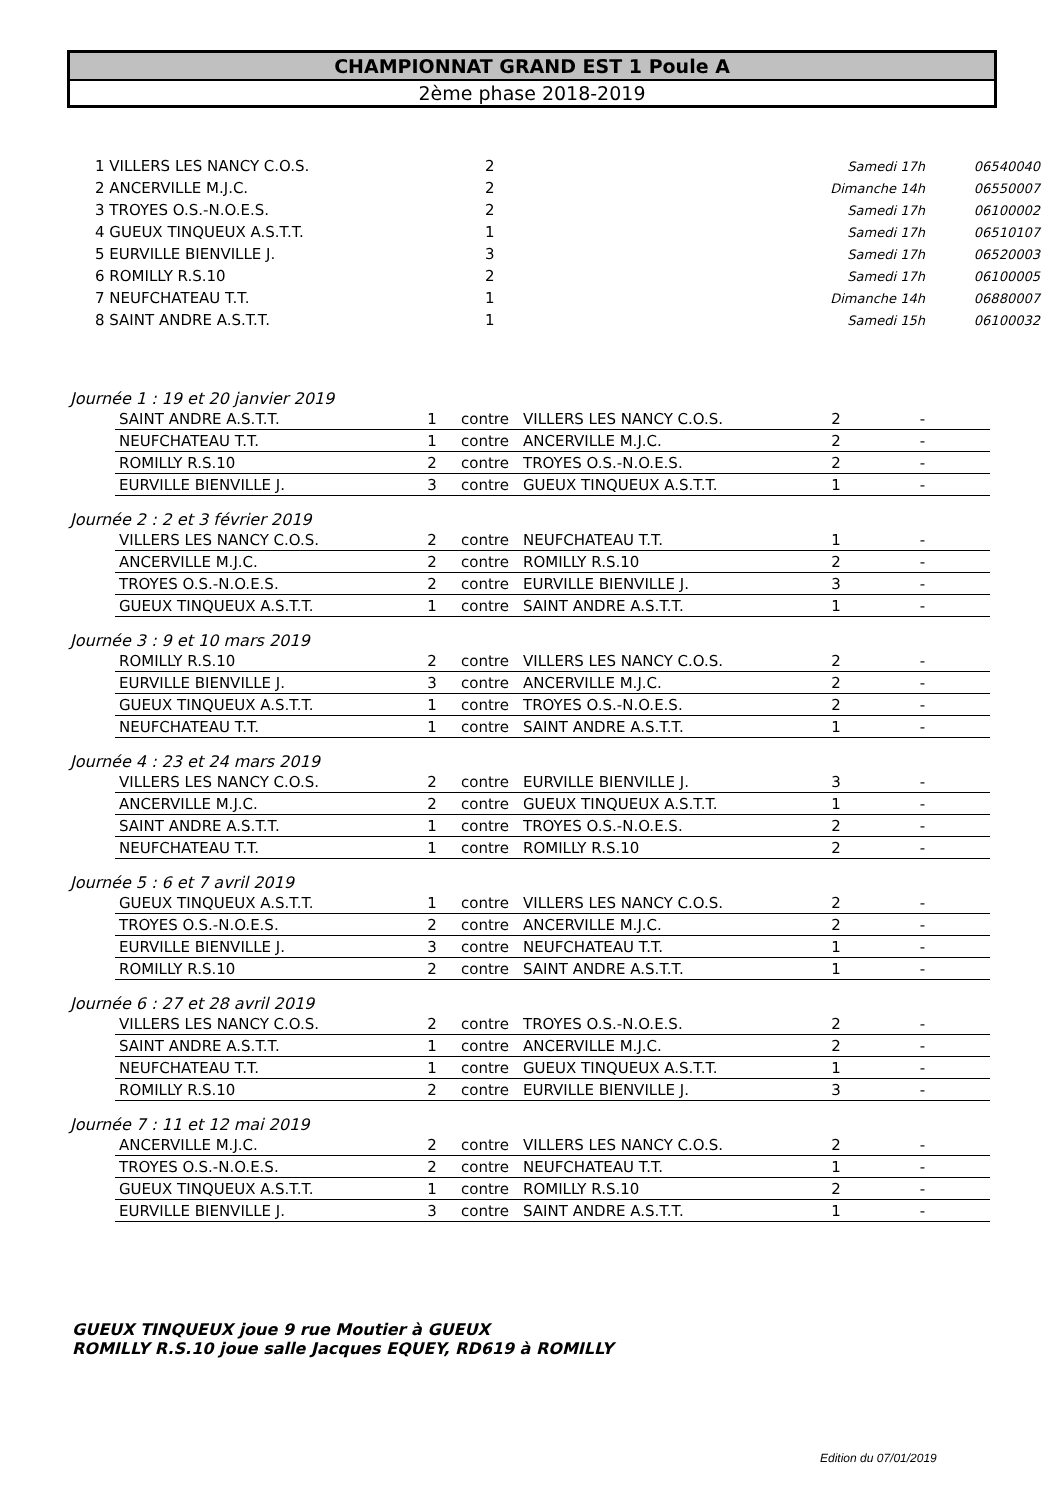CHAMPIONNAT GRAND EST 1 Poule A
2ème phase 2018-2019
| 1 VILLERS LES NANCY C.O.S. | 2 | Samedi 17h | 06540040 |
| 2 ANCERVILLE M.J.C. | 2 | Dimanche 14h | 06550007 |
| 3 TROYES O.S.-N.O.E.S. | 2 | Samedi 17h | 06100002 |
| 4 GUEUX TINQUEUX A.S.T.T. | 1 | Samedi 17h | 06510107 |
| 5 EURVILLE BIENVILLE J. | 3 | Samedi 17h | 06520003 |
| 6 ROMILLY R.S.10 | 2 | Samedi 17h | 06100005 |
| 7 NEUFCHATEAU T.T. | 1 | Dimanche 14h | 06880007 |
| 8 SAINT ANDRE A.S.T.T. | 1 | Samedi 15h | 06100032 |
Journée 1 : 19 et 20 janvier 2019
| SAINT ANDRE A.S.T.T. | 1 | contre | VILLERS LES NANCY C.O.S. | 2 | - |
| NEUFCHATEAU T.T. | 1 | contre | ANCERVILLE M.J.C. | 2 | - |
| ROMILLY R.S.10 | 2 | contre | TROYES O.S.-N.O.E.S. | 2 | - |
| EURVILLE BIENVILLE J. | 3 | contre | GUEUX TINQUEUX A.S.T.T. | 1 | - |
Journée 2 : 2 et 3 février 2019
| VILLERS LES NANCY C.O.S. | 2 | contre | NEUFCHATEAU T.T. | 1 | - |
| ANCERVILLE M.J.C. | 2 | contre | ROMILLY R.S.10 | 2 | - |
| TROYES O.S.-N.O.E.S. | 2 | contre | EURVILLE BIENVILLE J. | 3 | - |
| GUEUX TINQUEUX A.S.T.T. | 1 | contre | SAINT ANDRE A.S.T.T. | 1 | - |
Journée 3 : 9 et 10 mars 2019
| ROMILLY R.S.10 | 2 | contre | VILLERS LES NANCY C.O.S. | 2 | - |
| EURVILLE BIENVILLE J. | 3 | contre | ANCERVILLE M.J.C. | 2 | - |
| GUEUX TINQUEUX A.S.T.T. | 1 | contre | TROYES O.S.-N.O.E.S. | 2 | - |
| NEUFCHATEAU T.T. | 1 | contre | SAINT ANDRE A.S.T.T. | 1 | - |
Journée 4 : 23 et 24 mars 2019
| VILLERS LES NANCY C.O.S. | 2 | contre | EURVILLE BIENVILLE J. | 3 | - |
| ANCERVILLE M.J.C. | 2 | contre | GUEUX TINQUEUX A.S.T.T. | 1 | - |
| SAINT ANDRE A.S.T.T. | 1 | contre | TROYES O.S.-N.O.E.S. | 2 | - |
| NEUFCHATEAU T.T. | 1 | contre | ROMILLY R.S.10 | 2 | - |
Journée 5 : 6 et 7 avril 2019
| GUEUX TINQUEUX A.S.T.T. | 1 | contre | VILLERS LES NANCY C.O.S. | 2 | - |
| TROYES O.S.-N.O.E.S. | 2 | contre | ANCERVILLE M.J.C. | 2 | - |
| EURVILLE BIENVILLE J. | 3 | contre | NEUFCHATEAU T.T. | 1 | - |
| ROMILLY R.S.10 | 2 | contre | SAINT ANDRE A.S.T.T. | 1 | - |
Journée 6 : 27 et 28 avril 2019
| VILLERS LES NANCY C.O.S. | 2 | contre | TROYES O.S.-N.O.E.S. | 2 | - |
| SAINT ANDRE A.S.T.T. | 1 | contre | ANCERVILLE M.J.C. | 2 | - |
| NEUFCHATEAU T.T. | 1 | contre | GUEUX TINQUEUX A.S.T.T. | 1 | - |
| ROMILLY R.S.10 | 2 | contre | EURVILLE BIENVILLE J. | 3 | - |
Journée 7 : 11 et 12 mai 2019
| ANCERVILLE M.J.C. | 2 | contre | VILLERS LES NANCY C.O.S. | 2 | - |
| TROYES O.S.-N.O.E.S. | 2 | contre | NEUFCHATEAU T.T. | 1 | - |
| GUEUX TINQUEUX A.S.T.T. | 1 | contre | ROMILLY R.S.10 | 2 | - |
| EURVILLE BIENVILLE J. | 3 | contre | SAINT ANDRE A.S.T.T. | 1 | - |
GUEUX TINQUEUX joue 9 rue Moutier à GUEUX
ROMILLY R.S.10 joue salle Jacques EQUEY, RD619 à ROMILLY
Edition du 07/01/2019